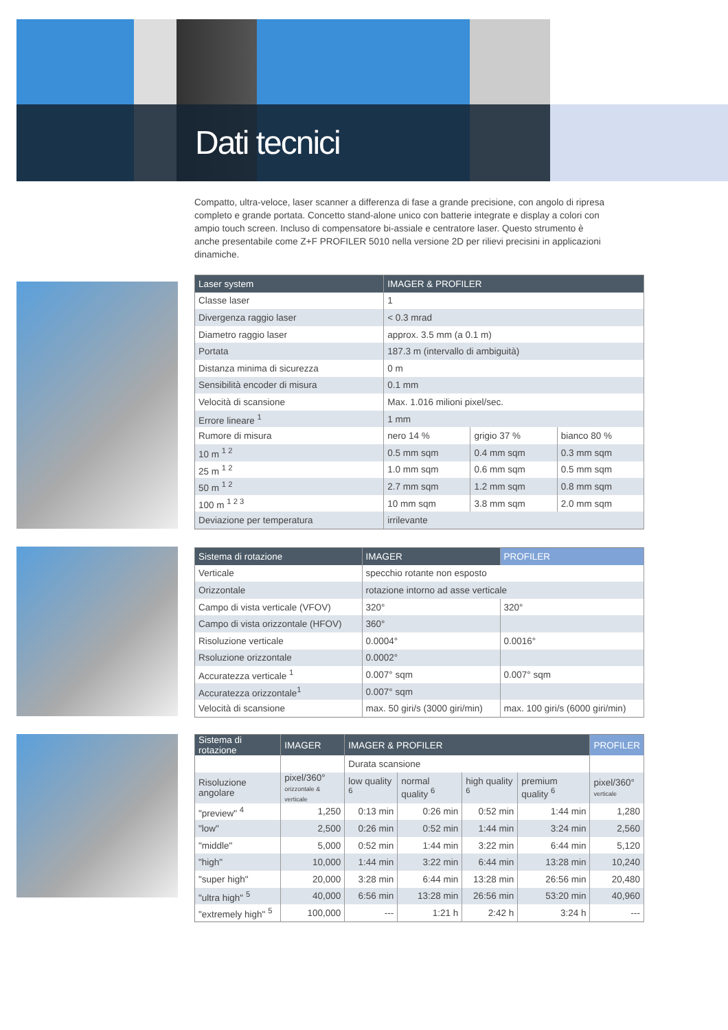Dati tecnici
Compatto, ultra-veloce, laser scanner a differenza di fase a grande precisione, con angolo di ripresa completo e grande portata. Concetto stand-alone unico con batterie integrate e display a colori con ampio touch screen. Incluso di compensatore bi-assiale e centratore laser. Questo strumento è anche presentabile come Z+F PROFILER 5010 nella versione 2D per rilievi precisini in applicazioni dinamiche.
| Laser system | IMAGER & PROFILER | | |
| --- | --- | --- | --- |
| Classe laser | 1 | | |
| Divergenza raggio laser | < 0.3 mrad | | |
| Diametro raggio laser | approx. 3.5 mm (a 0.1 m) | | |
| Portata | 187.3 m (intervallo di ambiguità) | | |
| Distanza minima di sicurezza | 0 m | | |
| Sensibilità encoder di misura | 0.1 mm | | |
| Velocità di scansione | Max. 1.016 milioni pixel/sec. | | |
| Errore lineare <sup>1</sup> | 1 mm | | |
| Rumore di misura | nero 14 % | grigio 37 % | bianco 80 % |
| 10 m <sup>1 2</sup> | 0.5 mm sqm | 0.4 mm sqm | 0.3 mm sqm |
| 25 m <sup>1 2</sup> | 1.0 mm sqm | 0.6 mm sqm | 0.5 mm sqm |
| 50 m <sup>1 2</sup> | 2.7 mm sqm | 1.2 mm sqm | 0.8 mm sqm |
| 100 m <sup>1 2 3</sup> | 10 mm sqm | 3.8 mm sqm | 2.0 mm sqm |
| Deviazione per temperatura | irrilevante | | |
| Sistema di rotazione | IMAGER | PROFILER |
| --- | --- | --- |
| Verticale | specchio rotante non esposto | |
| Orizzontale | rotazione intorno ad asse verticale | |
| Campo di vista verticale (VFOV) | 320° | 320° |
| Campo di vista orizzontale (HFOV) | 360° | |
| Risoluzione verticale | 0.0004° | 0.0016° |
| Rsoluzione orizzontale | 0.0002° | |
| Accuratezza verticale <sup>1</sup> | 0.007° sqm | 0.007° sqm |
| Accuratezza orizzontale<sup>1</sup> | 0.007° sqm | |
| Velocità di scansione | max. 50 giri/s (3000 giri/min) | max. 100 giri/s (6000 giri/min) |
| Sistema di rotazione | IMAGER | IMAGER & PROFILER | | | | PROFILER |
| --- | --- | --- | --- | --- | --- | --- |
| | | Durata scansione | | | | |
| Risoluzione angolare | pixel/360° orizzontale & verticale | low quality <sup>6</sup> | normal quality <sup>6</sup> | high quality <sup>6</sup> | premium quality <sup>6</sup> | pixel/360° verticale |
| "preview" <sup>4</sup> | 1,250 | 0:13 min | 0:26 min | 0:52 min | 1:44 min | 1,280 |
| "low" | 2,500 | 0:26 min | 0:52 min | 1:44 min | 3:24 min | 2,560 |
| "middle" | 5,000 | 0:52 min | 1:44 min | 3:22 min | 6:44 min | 5,120 |
| "high" | 10,000 | 1:44 min | 3:22 min | 6:44 min | 13:28 min | 10,240 |
| "super high" | 20,000 | 3:28 min | 6:44 min | 13:28 min | 26:56 min | 20,480 |
| "ultra high" <sup>5</sup> | 40,000 | 6:56 min | 13:28 min | 26:56 min | 53:20 min | 40,960 |
| "extremely high" <sup>5</sup> | 100,000 | --- | 1:21 h | 2:42 h | 3:24 h | --- |